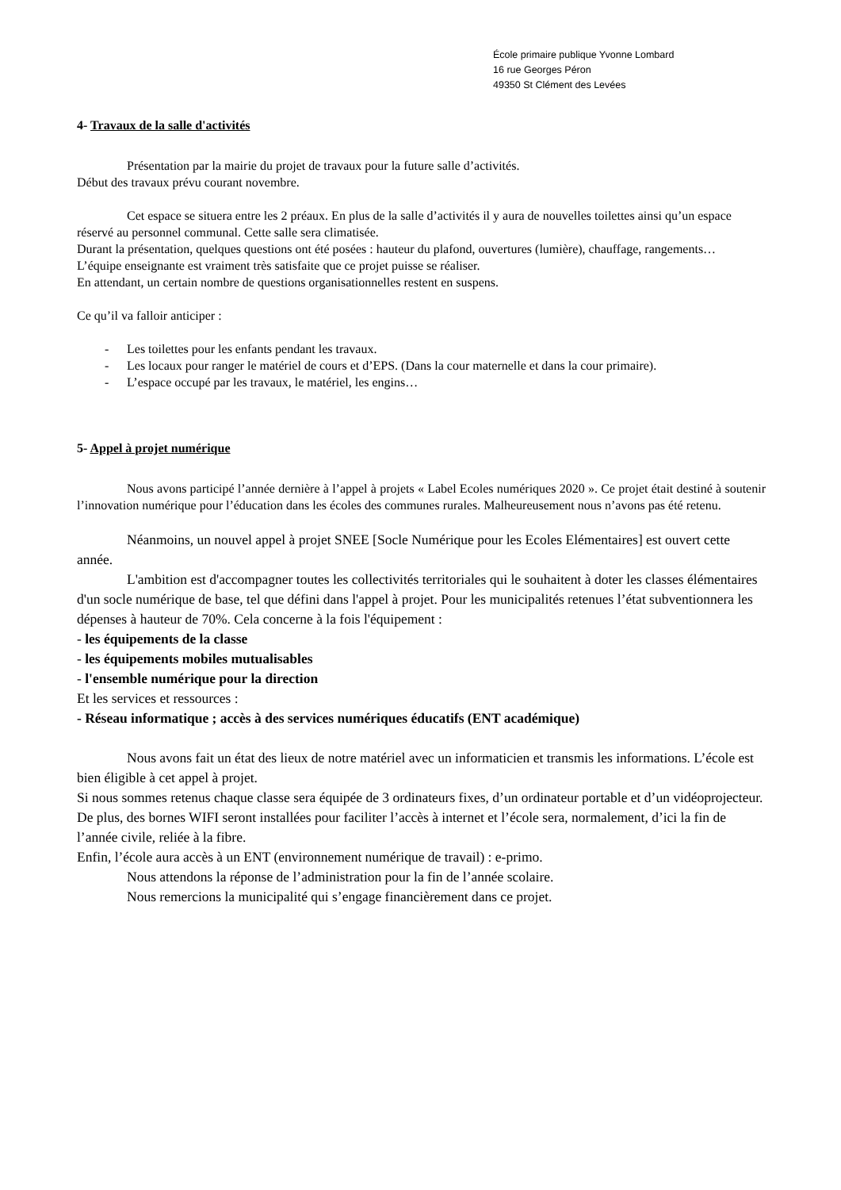École primaire publique Yvonne Lombard
16 rue Georges Péron
49350 St Clément des Levées
4- Travaux de la salle d'activités
Présentation par la mairie du projet de travaux pour la future salle d’activités.
Début des travaux prévu courant novembre.
Cet espace se situera entre les 2 préaux. En plus de la salle d’activités il y aura de nouvelles toilettes ainsi qu’un espace réservé au personnel communal. Cette salle sera climatisée.
Durant la présentation, quelques questions ont été posées : hauteur du plafond, ouvertures (lumière), chauffage, rangements…
L’équipe enseignante est vraiment très satisfaite que ce projet puisse se réaliser.
En attendant, un certain nombre de questions organisationnelles restent en suspens.
Ce qu’il va falloir anticiper :
- Les toilettes pour les enfants pendant les travaux.
- Les locaux pour ranger le matériel de cours et d’EPS. (Dans la cour maternelle et dans la cour primaire).
- L’espace occupé par les travaux, le matériel, les engins…
5- Appel à projet numérique
Nous avons participé l’année dernière à l’appel à projets « Label Ecoles numériques 2020 ». Ce projet était destiné à soutenir l’innovation numérique pour l’éducation dans les écoles des communes rurales. Malheureusement nous n’avons pas été retenu.
Néanmoins, un nouvel appel à projet SNEE [Socle Numérique pour les Ecoles Elémentaires] est ouvert cette année.
L'ambition est d'accompagner toutes les collectivités territoriales qui le souhaitent à doter les classes élémentaires d'un socle numérique de base, tel que défini dans l'appel à projet. Pour les municipalités retenues l’état subventionnera les dépenses à hauteur de 70%. Cela concerne à la fois l'équipement :
- les équipements de la classe
- les équipements mobiles mutualisables
- l'ensemble numérique pour la direction
Et les services et ressources :
- Réseau informatique ; accès à des services numériques éducatifs (ENT académique)
Nous avons fait un état des lieux de notre matériel avec un informaticien et transmis les informations. L’école est bien éligible à cet appel à projet.
Si nous sommes retenus chaque classe sera équipée de 3 ordinateurs fixes, d’un ordinateur portable et d’un vidéoprojecteur. De plus, des bornes WIFI seront installées pour faciliter l’accès à internet et l’école sera, normalement, d’ici la fin de l’année civile, reliée à la fibre.
Enfin, l’école aura accès à un ENT (environnement numérique de travail) : e-primo.
Nous attendons la réponse de l’administration pour la fin de l’année scolaire.
Nous remercions la municipalité qui s’engage financièrement dans ce projet.